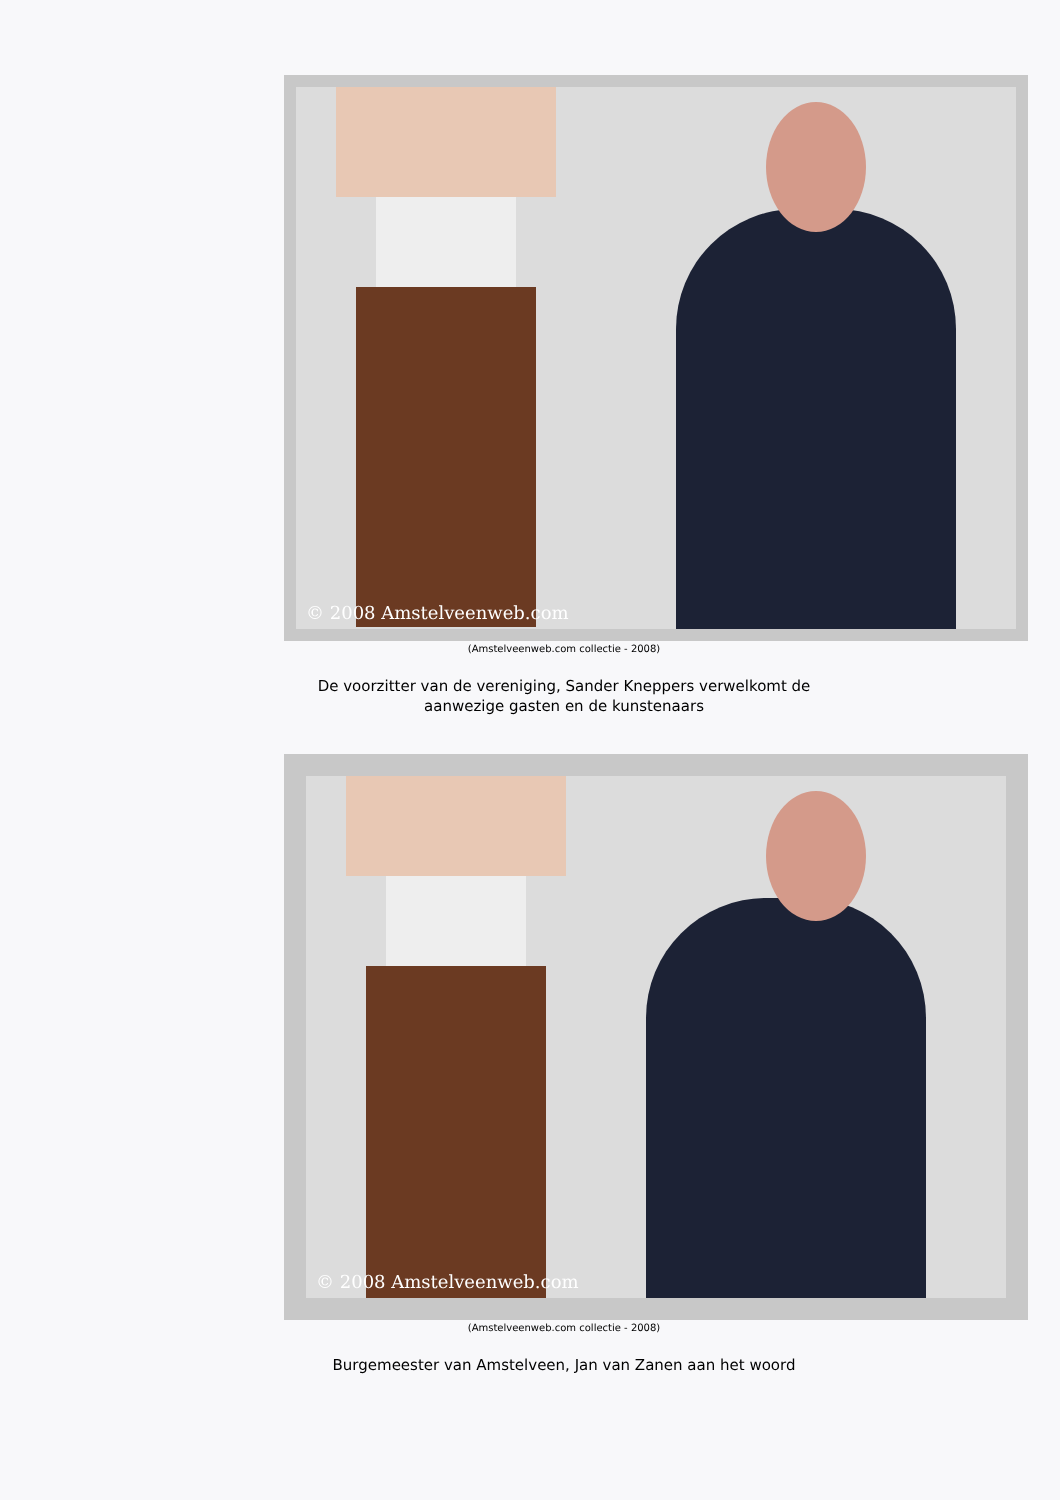© 2008 Amstelveenweb.com
(Amstelveenweb.com collectie - 2008)
De voorzitter van de vereniging, Sander Kneppers verwelkomt de aanwezige gasten en de kunstenaars
© 2008 Amstelveenweb.com
(Amstelveenweb.com collectie - 2008)
Burgemeester van Amstelveen, Jan van Zanen aan het woord